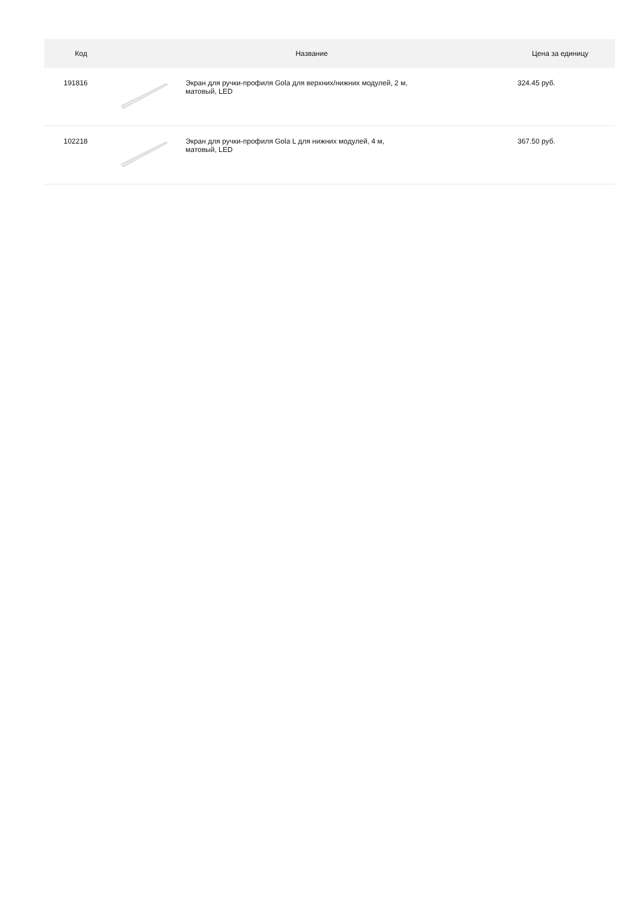| Код | Название | | Цена за единицу |
| --- | --- | --- | --- |
| 191816 | | Экран для ручки-профиля Gola для верхних/нижних модулей, 2 м, матовый, LED | 324.45 руб. |
| 102218 | | Экран для ручки-профиля Gola L для нижних модулей, 4 м, матовый, LED | 367.50 руб. |